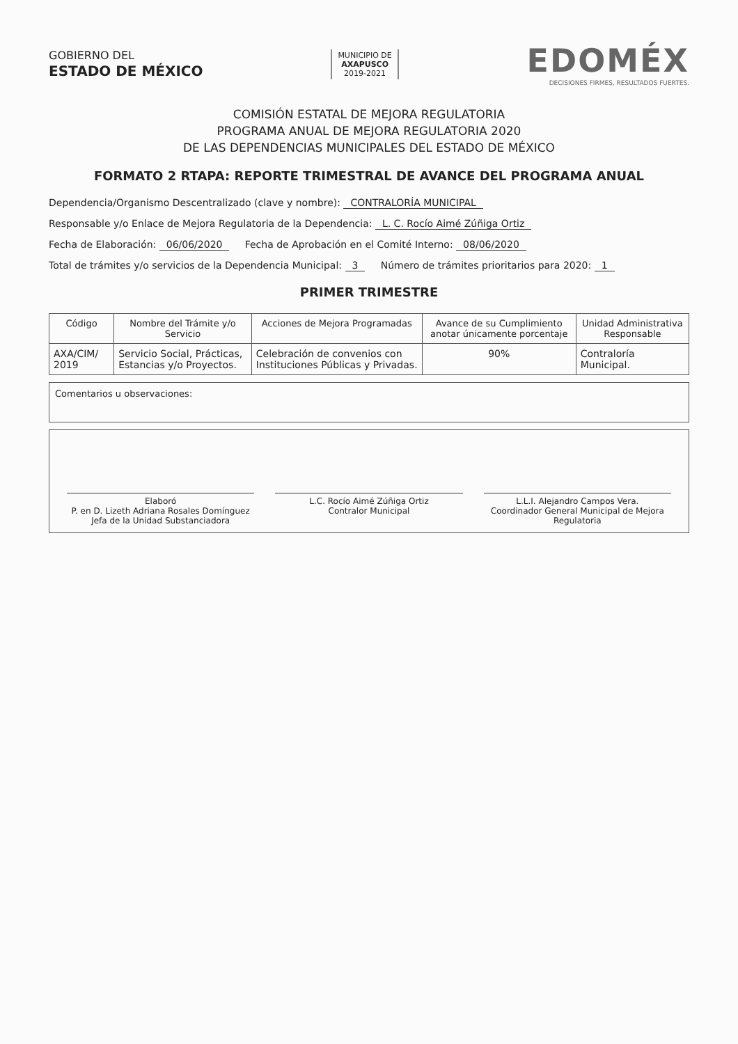GOBIERNO DEL
ESTADO DE MÉXICO
MUNICIPIO DE
AXAPUSCO
2019-2021
EDOMÉX
DECISIONES FIRMES, RESULTADOS FUERTES.
COMISIÓN ESTATAL DE MEJORA REGULATORIA
PROGRAMA ANUAL DE MEJORA REGULATORIA 2020
DE LAS DEPENDENCIAS MUNICIPALES DEL ESTADO DE MÉXICO
FORMATO 2 RTAPA: REPORTE TRIMESTRAL DE AVANCE DEL PROGRAMA ANUAL
Dependencia/Organismo Descentralizado (clave y nombre): CONTRALORÍA MUNICIPAL
Responsable y/o Enlace de Mejora Regulatoria de la Dependencia: L. C. Rocío Aimé Zúñiga Ortiz
Fecha de Elaboración: 06/06/2020 Fecha de Aprobación en el Comité Interno: 08/06/2020
Total de trámites y/o servicios de la Dependencia Municipal: 3 Número de trámites prioritarios para 2020: 1
PRIMER TRIMESTRE
| Código | Nombre del Trámite y/o Servicio | Acciones de Mejora Programadas | Avance de su Cumplimiento anotar únicamente porcentaje | Unidad Administrativa Responsable |
| --- | --- | --- | --- | --- |
| AXA/CIM/ 2019 | Servicio Social, Prácticas, Estancias y/o Proyectos. | Celebración de convenios con Instituciones Públicas y Privadas. | 90% | Contraloría Municipal. |
Comentarios u observaciones:
Elaboró
P. en D. Lizeth Adriana Rosales Domínguez
Jefa de la Unidad Substanciadora
L.C. Rocío Aimé Zúñiga Ortiz
Contralor Municipal
L.L.I. Alejandro Campos Vera.
Coordinador General Municipal de Mejora Regulatoria